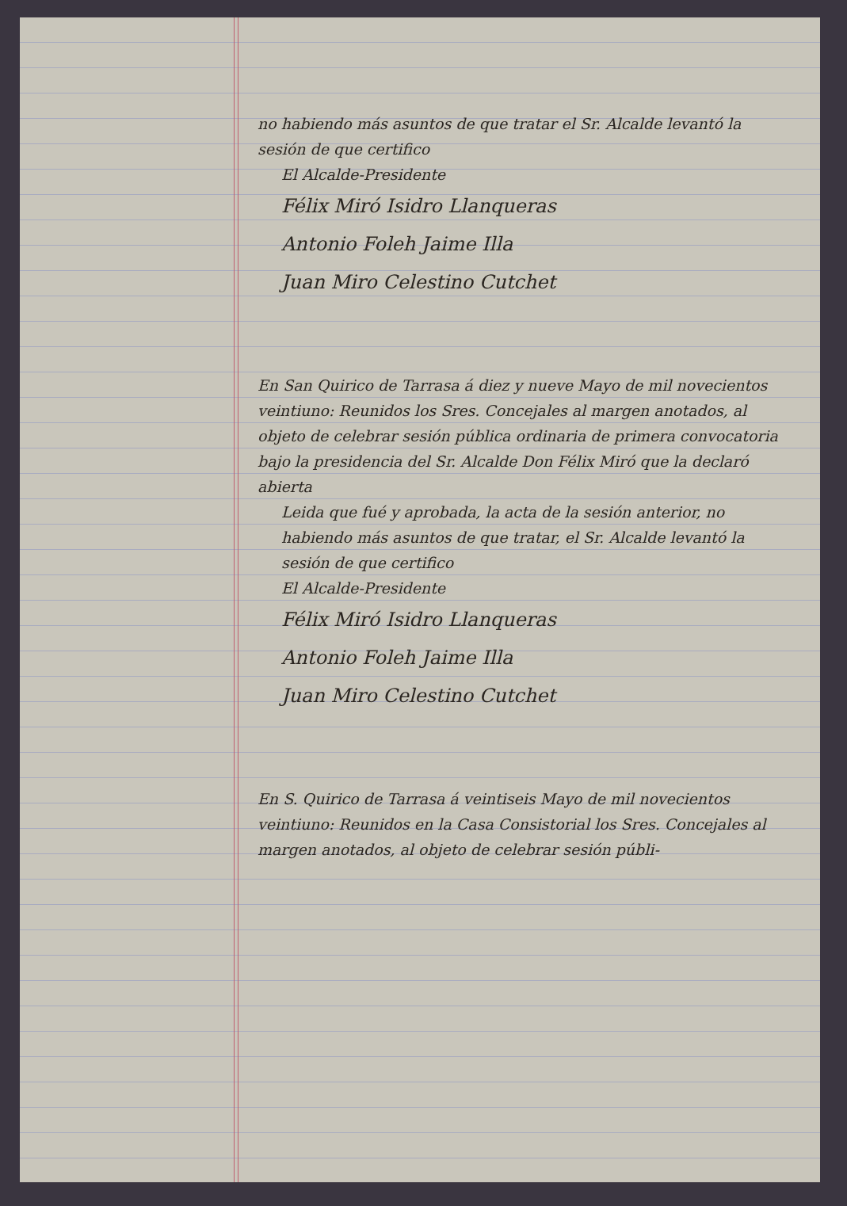no habiendo más asuntos de que tratar el Sr. Alcalde levantó la sesión de que certifico
El Alcalde-Presidente
Félix Miró Isidro Llanqueras
Antonio Foleh Jaime Illa
Juan Miro Celestino Cutchet
En San Quirico de Tarrasa á diez y nueve Mayo de mil novecientos veintiuno: Reunidos los Sres. Concejales al margen anotados, al objeto de celebrar sesión pública ordinaria de primera convocatoria bajo la presidencia del Sr. Alcalde Don Félix Miró que la declaró abierta
Leida que fué y aprobada, la acta de la sesión anterior, no habiendo más asuntos de que tratar, el Sr. Alcalde levantó la sesión de que certifico
El Alcalde-Presidente
Félix Miró Isidro Llanqueras
Antonio Foleh Jaime Illa
Juan Miro Celestino Cutchet
En S. Quirico de Tarrasa á veintiseis Mayo de mil novecientos veintiuno: Reunidos en la Casa Consistorial los Sres. Concejales al margen anotados, al objeto de celebrar sesión públi-